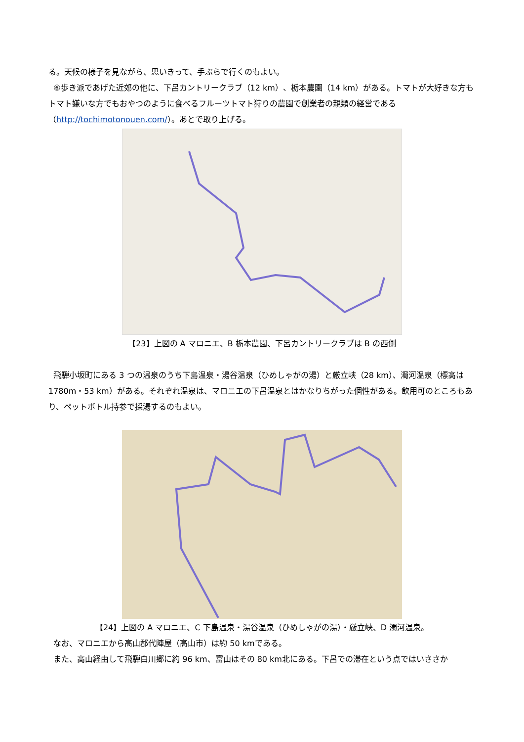る。天候の様子を見ながら、思いきって、手ぶらで行くのもよい。
⑥歩き派であげた近郊の他に、下呂カントリークラブ（12 km）、栃本農園（14 km）がある。トマトが大好きな方もトマト嫌いな方でもおやつのように食べるフルーツトマト狩りの農園で創業者の親類の経営である（http://tochimotonouen.com/）。あとで取り上げる。
【23】上図の A マロニエ、B 栃本農園、下呂カントリークラブは B の西側
飛騨小坂町にある 3 つの温泉のうち下島温泉・湯谷温泉（ひめしゃがの湯）と厳立峡（28 km）、濁河温泉（標高は 1780m・53 km）がある。それぞれ温泉は、マロニエの下呂温泉とはかなりちがった個性がある。飲用可のところもあり、ペットボトル持参で採湯するのもよい。
【24】上図の A マロニエ、C 下島温泉・湯谷温泉（ひめしゃがの湯）・厳立峡、D 濁河温泉。
なお、マロニエから高山郡代陣屋（高山市）は約 50 kmである。
また、高山経由して飛騨白川郷に約 96 km、富山はその 80 km北にある。下呂での滞在という点ではいささか